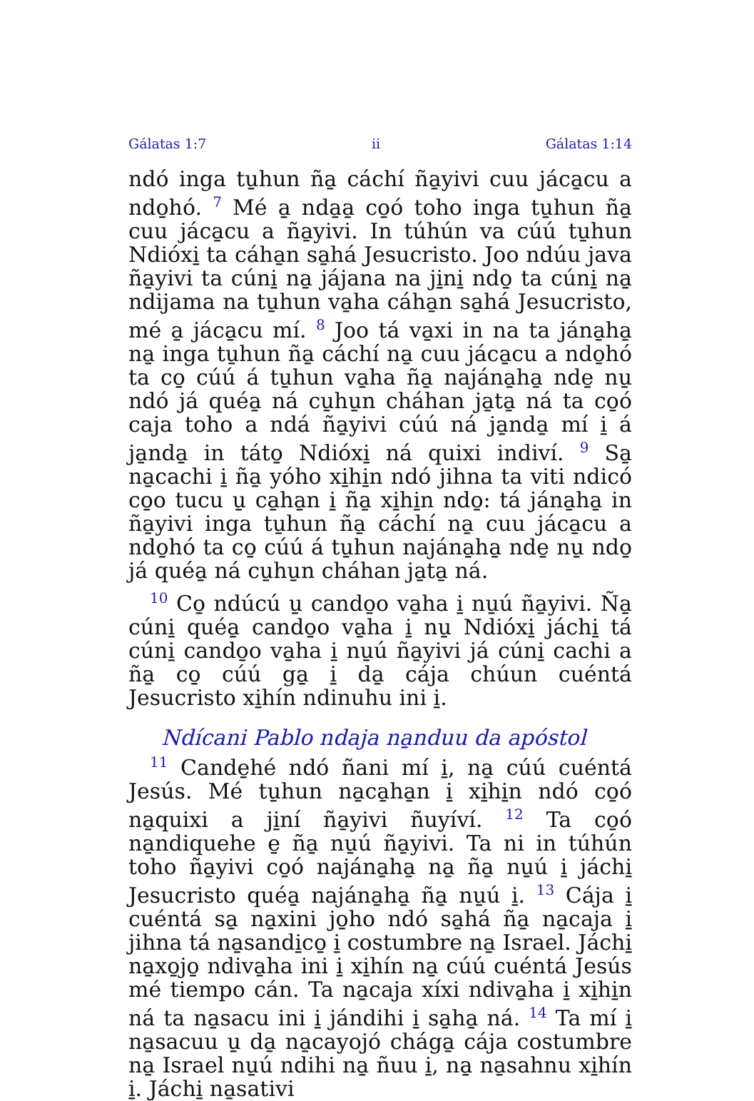Gálatas 1:7 ii Gálatas 1:14
ndó inga tu̱hun ña̱ cáchí ña̱yivi cuu jáca̱cu a ndo̱hó. <sup>7</sup> Mé a̱ nda̱a̱ co̱ó toho inga tu̱hun ña̱ cuu jáca̱cu a ña̱yivi. In túhún va cúú tu̱hun Ndióxi̱ ta cáha̱n sa̱há Jesucristo. Joo ndúu java ña̱yivi ta cúni̱ na̱ jájana na ji̱ni̱ ndo̱ ta cúni̱ na̱ ndijama na tu̱hun va̱ha cáha̱n sa̱há Jesucristo, mé a̱ jáca̱cu mí. <sup>8</sup> Joo tá va̱xi in na ta jána̱ha̱ na̱ inga tu̱hun ña̱ cáchí na̱ cuu jáca̱cu a ndo̱hó ta co̱ cúú á tu̱hun va̱ha ña̱ najána̱ha̱ nde̱ nu̱ ndó já quéa̱ ná cu̱hu̱n cháhan ja̱ta̱ ná ta co̱ó caja toho a ndá ña̱yivi cúú ná ja̱nda̱ mí i̱ á ja̱nda̱ in táto̱ Ndióxi̱ ná quixi indiví. <sup>9</sup> Sa̱ na̱cachi i̱ ña̱ yóho xi̱hi̱n ndó jihna ta viti ndicó co̱o tucu u̱ ca̱ha̱n i̱ ña̱ xi̱hi̱n ndo̱: tá jána̱ha̱ in ña̱yivi inga tu̱hun ña̱ cáchí na̱ cuu jáca̱cu a ndo̱hó ta co̱ cúú á tu̱hun najána̱ha̱ nde̱ nu̱ ndo̱ já quéa̱ ná cu̱hu̱n cháhan ja̱ta̱ ná.
<sup>10</sup> Co̱ ndúcú u̱ cando̱o va̱ha i̱ nu̱ú ña̱yivi. Ña̱ cúni̱ quéa̱ cando̱o va̱ha i̱ nu̱ Ndióxi̱ jáchi̱ tá cúni̱ cando̱o va̱ha i̱ nu̱ú ña̱yivi já cúni̱ cachi a ña̱ co̱ cúú ga̱ i̱ da̱ cája chúun cuéntá Jesucristo xi̱hín ndinuhu ini i̱.
Ndícani Pablo ndaja na̱nduu da apóstol
<sup>11</sup> Cande̱hé ndó ñani mí i̱, na̱ cúú cuéntá Jesús. Mé tu̱hun na̱ca̱ha̱n i̱ xi̱hi̱n ndó co̱ó na̱quixi a ji̱ní ña̱yivi ñuyíví. <sup>12</sup> Ta co̱ó na̱ndiquehe e̱ ña̱ nu̱ú ña̱yivi. Ta ni in túhún toho ña̱yivi co̱ó najána̱ha̱ na̱ ña̱ nu̱ú i̱ jáchi̱ Jesucristo quéa̱ najána̱ha̱ ña̱ nu̱ú i̱. <sup>13</sup> Cája i̱ cuéntá sa̱ na̱xini jo̱ho ndó sa̱há ña̱ na̱caja i̱ jihna tá na̱sandi̱co̱ i̱ costumbre na̱ Israel. Jáchi̱ na̱xo̱jo̱ ndiva̱ha ini i̱ xi̱hín na̱ cúú cuéntá Jesús mé tiempo cán. Ta na̱caja xíxi ndiva̱ha i̱ xi̱hi̱n ná ta na̱sacu ini i̱ jándihi i̱ sa̱ha̱ ná. <sup>14</sup> Ta mí i̱ na̱sacuu u̱ da̱ na̱cayojó chága̱ cája costumbre na̱ Israel nu̱ú ndihi na̱ ñuu i̱, na̱ na̱sahnu xi̱hín i̱. Jáchi̱ na̱sativi